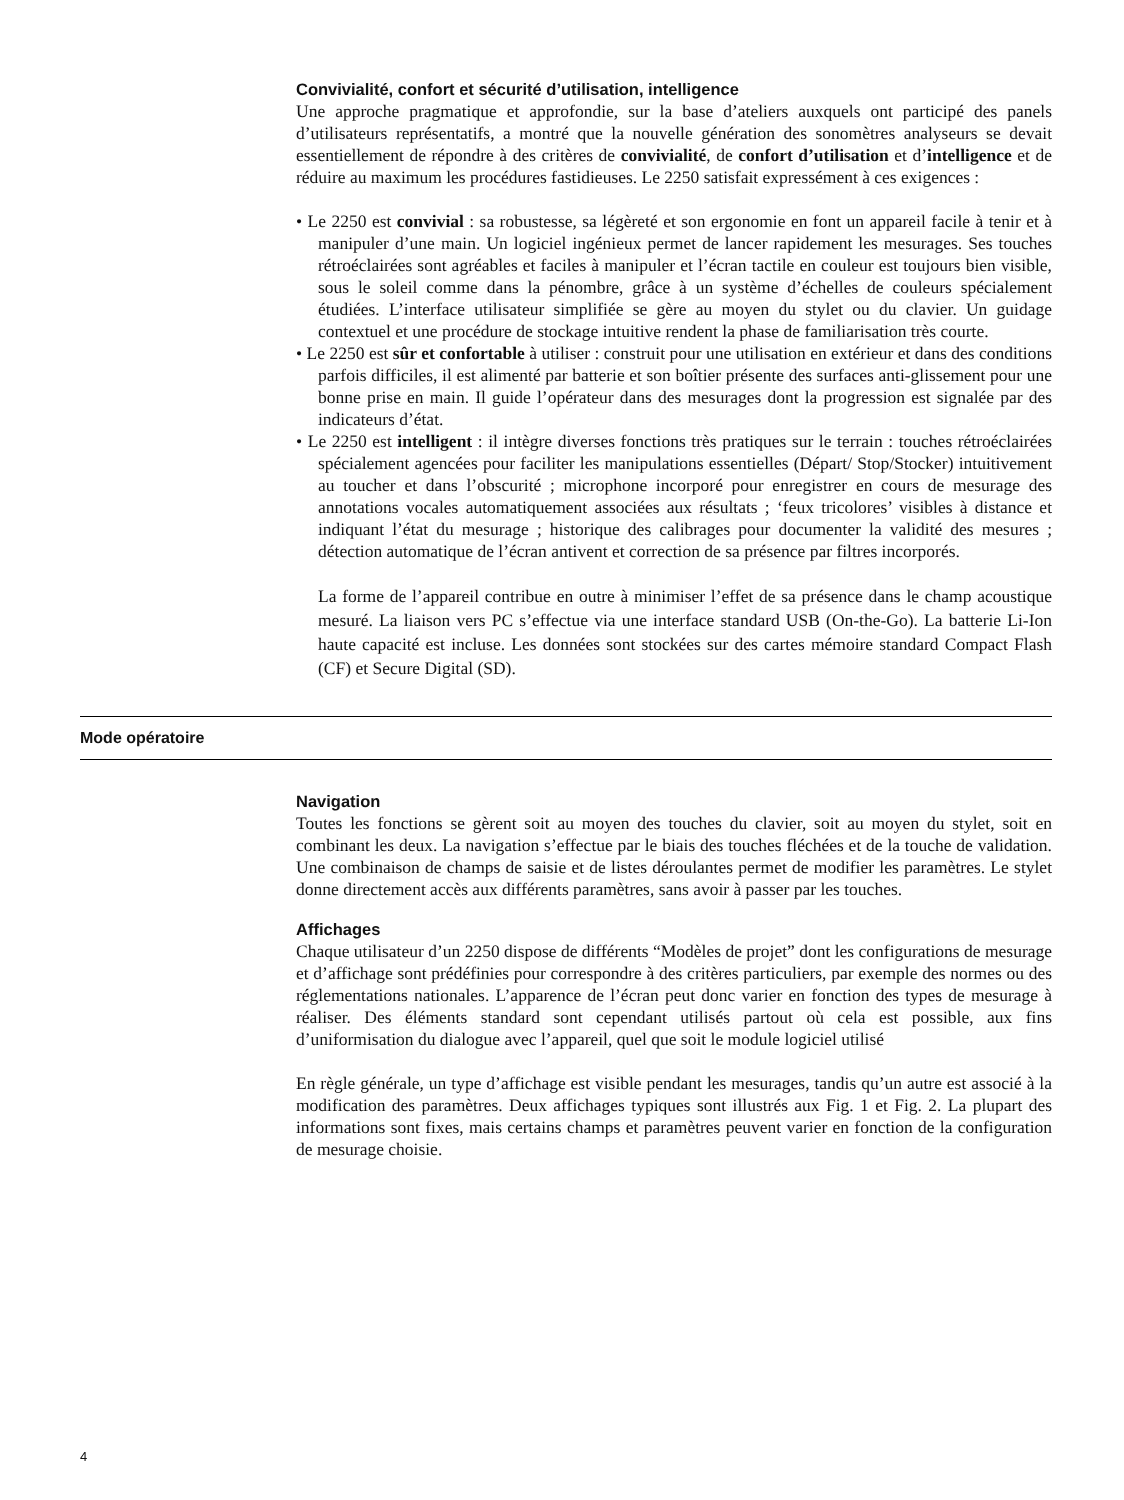Convivialité, confort et sécurité d’utilisation, intelligence
Une approche pragmatique et approfondie, sur la base d’ateliers auxquels ont participé des panels d’utilisateurs représentatifs, a montré que la nouvelle génération des sonomètres analyseurs se devait essentiellement de répondre à des critères de convivialité, de confort d’utilisation et d’intelligence et de réduire au maximum les procédures fastidieuses. Le 2250 satisfait expressément à ces exigences :
• Le 2250 est convivial : sa robustesse, sa légèreté et son ergonomie en font un appareil facile à tenir et à manipuler d’une main. Un logiciel ingénieux permet de lancer rapidement les mesurages. Ses touches rétroéclairées sont agréables et faciles à manipuler et l’écran tactile en couleur est toujours bien visible, sous le soleil comme dans la pénombre, grâce à un système d’échelles de couleurs spécialement étudiées. L’interface utilisateur simplifiée se gère au moyen du stylet ou du clavier. Un guidage contextuel et une procédure de stockage intuitive rendent la phase de familiarisation très courte.
• Le 2250 est sûr et confortable à utiliser : construit pour une utilisation en extérieur et dans des conditions parfois difficiles, il est alimenté par batterie et son boîtier présente des surfaces anti-glissement pour une bonne prise en main. Il guide l’opérateur dans des mesurages dont la progression est signalée par des indicateurs d’état.
• Le 2250 est intelligent : il intègre diverses fonctions très pratiques sur le terrain : touches rétroéclairées spécialement agencées pour faciliter les manipulations essentielles (Départ/ Stop/Stocker) intuitivement au toucher et dans l’obscurité ; microphone incorporé pour enregistrer en cours de mesurage des annotations vocales automatiquement associées aux résultats ; ‘feux tricolores’ visibles à distance et indiquant l’état du mesurage ; historique des calibrages pour documenter la validité des mesures ; détection automatique de l’écran antivent et correction de sa présence par filtres incorporés.
La forme de l’appareil contribue en outre à minimiser l’effet de sa présence dans le champ acoustique mesuré. La liaison vers PC s’effectue via une interface standard USB (On-the-Go). La batterie Li-Ion haute capacité est incluse. Les données sont stockées sur des cartes mémoire standard Compact Flash (CF) et Secure Digital (SD).
Mode opératoire
Navigation
Toutes les fonctions se gèrent soit au moyen des touches du clavier, soit au moyen du stylet, soit en combinant les deux. La navigation s’effectue par le biais des touches fléchées et de la touche de validation. Une combinaison de champs de saisie et de listes déroulantes permet de modifier les paramètres. Le stylet donne directement accès aux différents paramètres, sans avoir à passer par les touches.
Affichages
Chaque utilisateur d’un 2250 dispose de différents “Modèles de projet” dont les configurations de mesurage et d’affichage sont prédéfinies pour correspondre à des critères particuliers, par exemple des normes ou des réglementations nationales. L’apparence de l’écran peut donc varier en fonction des types de mesurage à réaliser. Des éléments standard sont cependant utilisés partout où cela est possible, aux fins d’uniformisation du dialogue avec l’appareil, quel que soit le module logiciel utilisé
En règle générale, un type d’affichage est visible pendant les mesurages, tandis qu’un autre est associé à la modification des paramètres. Deux affichages typiques sont illustrés aux Fig. 1 et Fig. 2. La plupart des informations sont fixes, mais certains champs et paramètres peuvent varier en fonction de la configuration de mesurage choisie.
4